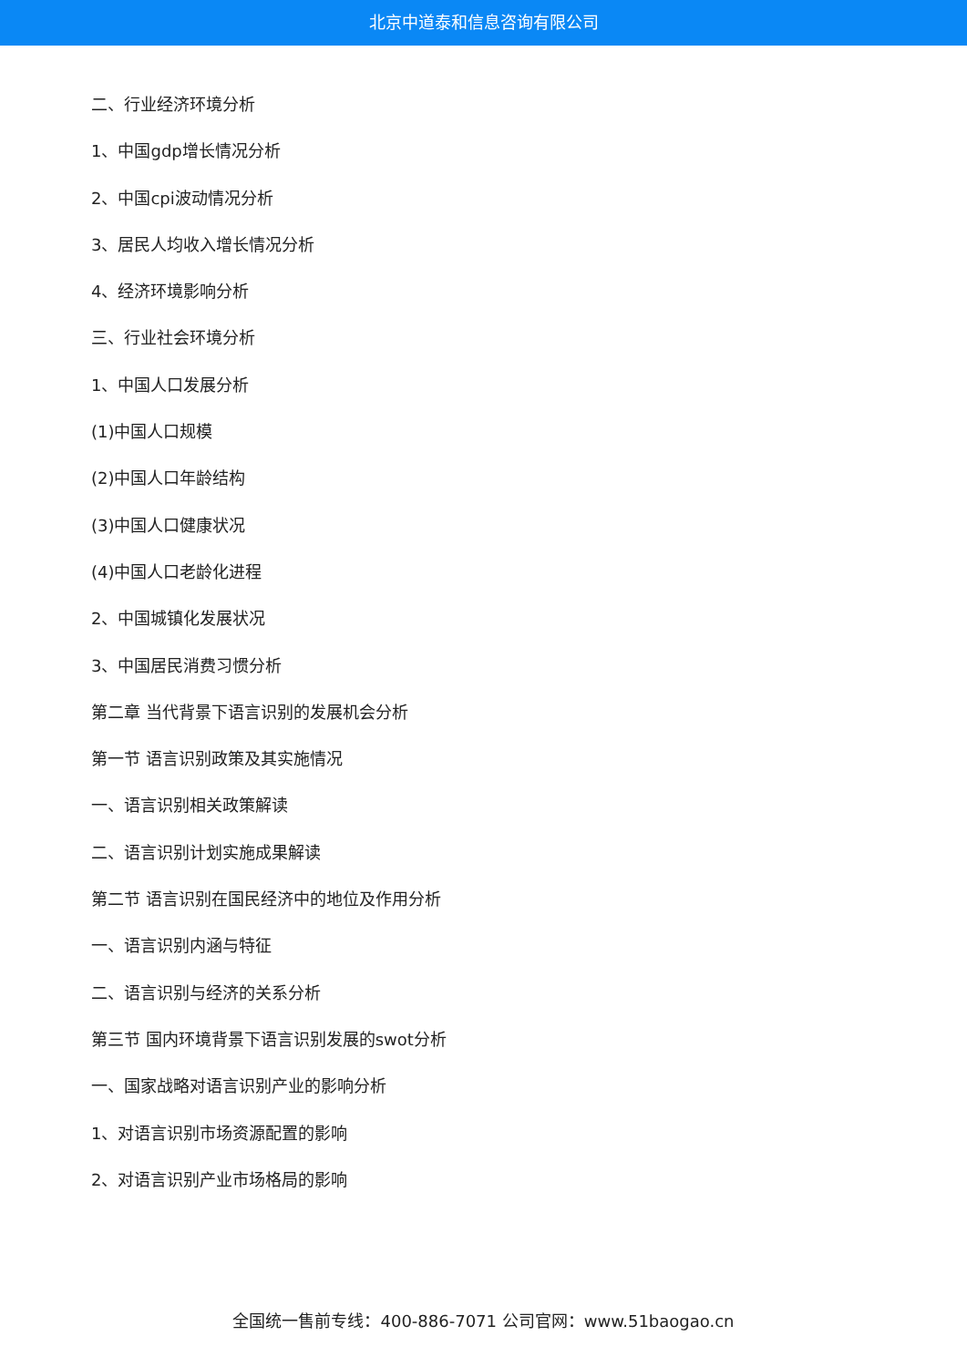北京中道泰和信息咨询有限公司
二、行业经济环境分析
1、中国gdp增长情况分析
2、中国cpi波动情况分析
3、居民人均收入增长情况分析
4、经济环境影响分析
三、行业社会环境分析
1、中国人口发展分析
(1)中国人口规模
(2)中国人口年龄结构
(3)中国人口健康状况
(4)中国人口老龄化进程
2、中国城镇化发展状况
3、中国居民消费习惯分析
第二章 当代背景下语言识别的发展机会分析
第一节 语言识别政策及其实施情况
一、语言识别相关政策解读
二、语言识别计划实施成果解读
第二节 语言识别在国民经济中的地位及作用分析
一、语言识别内涵与特征
二、语言识别与经济的关系分析
第三节 国内环境背景下语言识别发展的swot分析
一、国家战略对语言识别产业的影响分析
1、对语言识别市场资源配置的影响
2、对语言识别产业市场格局的影响
全国统一售前专线：400-886-7071 公司官网：www.51baogao.cn